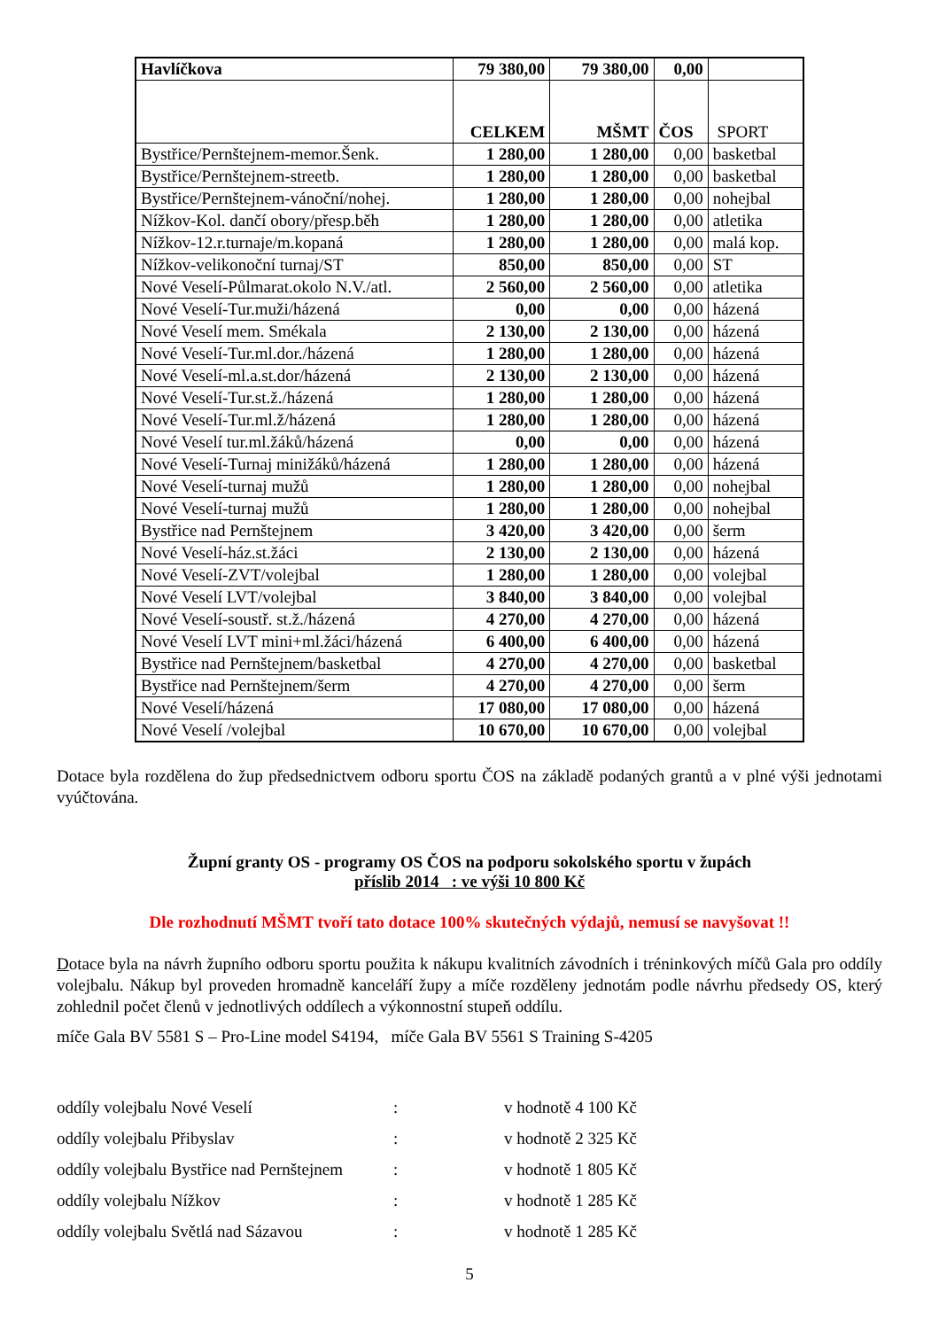| Havlíčkova | 79 380,00 | 79 380,00 | 0,00 | |
| | CELKEM | MŠMT | ČOS | SPORT |
| Bystřice/Pernštejnem-memor.Šenk. | 1 280,00 | 1 280,00 | 0,00 | basketbal |
| Bystřice/Pernštejnem-streetb. | 1 280,00 | 1 280,00 | 0,00 | basketbal |
| Bystřice/Pernštejnem-vánoční/nohej. | 1 280,00 | 1 280,00 | 0,00 | nohejbal |
| Nížkov-Kol. dančí obory/přesp.běh | 1 280,00 | 1 280,00 | 0,00 | atletika |
| Nížkov-12.r.turnaje/m.kopaná | 1 280,00 | 1 280,00 | 0,00 | malá kop. |
| Nížkov-velikonoční turnaj/ST | 850,00 | 850,00 | 0,00 | ST |
| Nové Veselí-Půlmarat.okolo N.V./atl. | 2 560,00 | 2 560,00 | 0,00 | atletika |
| Nové Veselí-Tur.muži/házená | 0,00 | 0,00 | 0,00 | házená |
| Nové Veselí mem. Smékala | 2 130,00 | 2 130,00 | 0,00 | házená |
| Nové Veselí-Tur.ml.dor./házená | 1 280,00 | 1 280,00 | 0,00 | házená |
| Nové Veselí-ml.a.st.dor/házená | 2 130,00 | 2 130,00 | 0,00 | házená |
| Nové Veselí-Tur.st.ž./házená | 1 280,00 | 1 280,00 | 0,00 | házená |
| Nové Veselí-Tur.ml.ž/házená | 1 280,00 | 1 280,00 | 0,00 | házená |
| Nové Veselí tur.ml.žáků/házená | 0,00 | 0,00 | 0,00 | házená |
| Nové Veselí-Turnaj minižáků/házená | 1 280,00 | 1 280,00 | 0,00 | házená |
| Nové Veselí-turnaj mužů | 1 280,00 | 1 280,00 | 0,00 | nohejbal |
| Nové Veselí-turnaj mužů | 1 280,00 | 1 280,00 | 0,00 | nohejbal |
| Bystřice nad Pernštejnem | 3 420,00 | 3 420,00 | 0,00 | šerm |
| Nové Veselí-ház.st.žáci | 2 130,00 | 2 130,00 | 0,00 | házená |
| Nové Veselí-ZVT/volejbal | 1 280,00 | 1 280,00 | 0,00 | volejbal |
| Nové Veselí LVT/volejbal | 3 840,00 | 3 840,00 | 0,00 | volejbal |
| Nové Veselí-soustř. st.ž./házená | 4 270,00 | 4 270,00 | 0,00 | házená |
| Nové Veselí LVT mini+ml.žáci/házená | 6 400,00 | 6 400,00 | 0,00 | házená |
| Bystřice nad Pernštejnem/basketbal | 4 270,00 | 4 270,00 | 0,00 | basketbal |
| Bystřice nad Pernštejnem/šerm | 4 270,00 | 4 270,00 | 0,00 | šerm |
| Nové Veselí/házená | 17 080,00 | 17 080,00 | 0,00 | házená |
| Nové Veselí /volejbal | 10 670,00 | 10 670,00 | 0,00 | volejbal |
Dotace byla rozdělena do žup předsednictvem odboru sportu ČOS na základě podaných grantů a v plné výši jednotami vyúčtována.
Župní granty OS - programy OS ČOS na podporu sokolského sportu v župách
příslib 2014 : ve výši 10 800 Kč
Dle rozhodnutí MŠMT tvoří tato dotace 100% skutečných výdajů, nemusí se navyšovat !!
Dotace byla na návrh župního odboru sportu použita k nákupu kvalitních závodních i tréninkových míčů Gala pro oddíly volejbalu. Nákup byl proveden hromadně kanceláří župy a míče rozděleny jednotám podle návrhu předsedy OS, který zohlednil počet členů v jednotlivých oddílech a výkonnostní stupeň oddílu.
míče Gala BV 5581 S – Pro-Line model S4194, míče Gala BV 5561 S Training S-4205
| oddíly volejbalu Nové Veselí | : | v hodnotě 4 100 Kč |
| oddíly volejbalu Přibyslav | : | v hodnotě 2 325 Kč |
| oddíly volejbalu Bystřice nad Pernštejnem | : | v hodnotě 1 805 Kč |
| oddíly volejbalu Nížkov | : | v hodnotě 1 285 Kč |
| oddíly volejbalu Světlá nad Sázavou | : | v hodnotě 1 285 Kč |
5